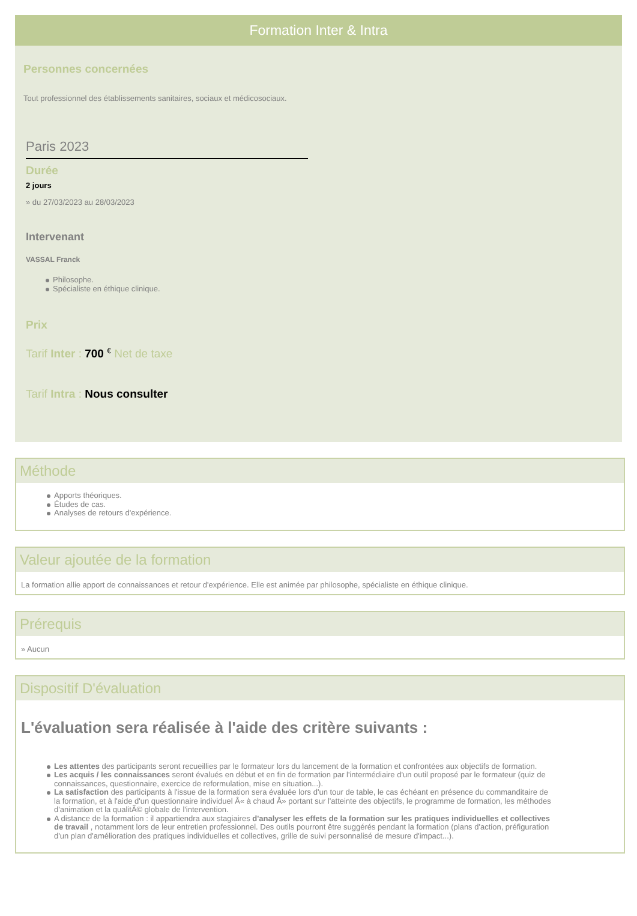Formation Inter & Intra
Personnes concernées
Tout professionnel des établissements sanitaires, sociaux et médicosociaux.
Paris 2023
Durée
2 jours
» du 27/03/2023 au 28/03/2023
Intervenant
VASSAL Franck
Philosophe.
Spécialiste en éthique clinique.
Prix
Tarif Inter : 700 <sup>€</sup> Net de taxe
Tarif Intra : Nous consulter
Méthode
Apports théoriques.
Études de cas.
Analyses de retours d'expérience.
Valeur ajoutée de la formation
La formation allie apport de connaissances et retour d'expérience. Elle est animée par philosophe, spécialiste en éthique clinique.
Prérequis
» Aucun
Dispositif D'évaluation
L'évaluation sera réalisée à l'aide des critère suivants :
Les attentes des participants seront recueillies par le formateur lors du lancement de la formation et confrontées aux objectifs de formation.
Les acquis / les connaissances seront évalués en début et en fin de formation par l'intermédiaire d'un outil proposé par le formateur (quiz de connaissances, questionnaire, exercice de reformulation, mise en situation...).
La satisfaction des participants à l'issue de la formation sera évaluée lors d'un tour de table, le cas échéant en présence du commanditaire de la formation, et à l'aide d'un questionnaire individuel Â« à chaud Â» portant sur l'atteinte des objectifs, le programme de formation, les méthodes d'animation et la qualitÃ© globale de l'intervention.
A distance de la formation : il appartiendra aux stagiaires d'analyser les effets de la formation sur les pratiques individuelles et collectives de travail , notamment lors de leur entretien professionnel. Des outils pourront être suggérés pendant la formation (plans d'action, préfiguration d'un plan d'amélioration des pratiques individuelles et collectives, grille de suivi personnalisé de mesure d'impact...).